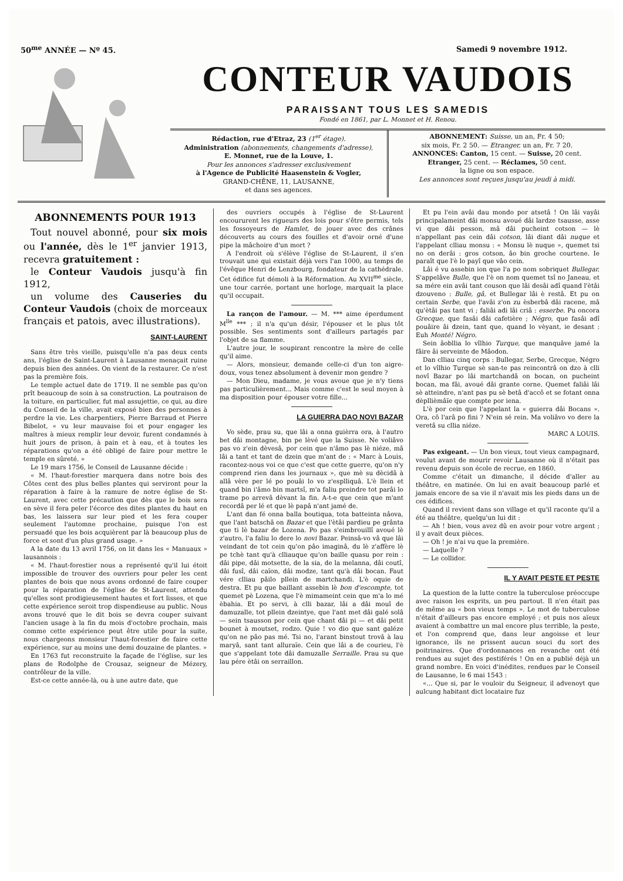50<sup>me</sup> ANNÉE — Nº 45. Samedi 9 novembre 1912.
CONTEUR VAUDOIS
PARAISSANT TOUS LES SAMEDIS
Fondé en 1861, par L. Monnet et H. Renou.
Rédaction, rue d'Etraz, 23 (1<sup>er</sup> étage).
Administration (abonnements, changements d'adresse),
E. Monnet, rue de la Louve, 1.
Pour les annonces s'adresser exclusivement
à l'Agence de Publicité Haasenstein & Vogler,
GRAND-CHÊNE, 11, LAUSANNE,
et dans ses agences.
ABONNEMENT: Suisse, un an, Fr. 4 50;
six mois, Fr. 2 50. — Etranger, un an, Fr. 7 20.
ANNONCES: Canton, 15 cent. — Suisse, 20 cent.
Etranger, 25 cent. — Réclames, 50 cent.
la ligne ou son espace.
Les annonces sont reçues jusqu'au jeudi à midi.
ABONNEMENTS POUR 1913
Tout nouvel abonné, pour six mois ou l'année, dès le 1<sup>er</sup> janvier 1913, recevra gratuitement :
le Conteur Vaudois jusqu'à fin 1912,
un volume des Causeries du Conteur Vaudois (choix de morceaux français et patois, avec illustrations).
SAINT-LAURENT
Sans être très vieille, puisqu'elle n'a pas deux cents ans, l'église de Saint-Laurent à Lausanne menaçait ruine depuis bien des années. On vient de la restaurer. Ce n'est pas la première fois.
Le temple actuel date de 1719. Il ne semble pas qu'on prît beaucoup de soin à sa construction. La poutraison de la toiture, en particulier, fut mal assujettie, ce qui, au dire du Conseil de la ville, avait exposé bien des personnes à perdre la vie. Les charpentiers, Pierre Barraud et Pierre Bibelot, « vu leur mauvaise foi et pour engager les maîtres à mieux remplir leur devoir, furent condamnés à huit jours de prison, à pain et à eau, et à toutes les réparations qu'on a été obligé de faire pour mettre le temple en sûreté. »
Le 19 mars 1756, le Conseil de Lausanne décide :
« M. l'haut-forestier marquera dans notre bois des Côtes cent des plus belles plantes qui serviront pour la réparation à faire à la ramure de notre église de St-Laurent, avec cette précaution que dès que le bois sera en sève il fera peler l'écorce des dites plantes du haut en bas, les laissera sur leur pied et les fera couper seulement l'automne prochaine, puisque l'on est persuadé que les bois acquièrent par là beaucoup plus de force et sont d'un plus grand usage. »
A la date du 13 avril 1756, on lit dans les « Manuaux » lausannois :
« M. l'haut-forestier nous a représenté qu'il lui étoit impossible de trouver des ouvriers pour peler les cent plantes de bois que nous avons ordonné de faire couper pour la réparation de l'église de St-Laurent, attendu qu'elles sont prodigieusement hautes et fort lisses, et que cette expérience seroit trop dispendieuse au public. Nous avons trouvé que le dit bois se devra couper suivant l'ancien usage à la fin du mois d'octobre prochain, mais comme cette expérience peut être utile pour la suite, nous chargeons monsieur l'haut-forestier de faire cette expérience, sur au moins une demi douzaine de plantes. »
En 1763 fut reconstruite la façade de l'église, sur les plans de Rodolphe de Crousaz, seigneur de Mézery, contrôleur de la ville.
Est-ce cette année-là, ou à une autre date, que
des ouvriers occupés à l'église de St-Laurent encoururent les rigueurs des lois pour s'être permis, tels les fossoyeurs de Hamlet, de jouer avec des crânes découverts au cours des fouilles et d'avoir orné d'une pipe la mâchoire d'un mort ?
A l'endroit où s'élève l'église de St-Laurent, il s'en trouvait une qui existait déjà vers l'an 1000, au temps de l'évêque Henri de Lenzbourg, fondateur de la cathédrale. Cet édifice fut démoli à la Réformation. Au XVII<sup>me</sup> siècle, une tour carrée, portant une horloge, marquait la place qu'il occupait.
La rançon de l'amour. — M. *** aime éperdument M<sup>lle</sup> *** ; il n'a qu'un désir, l'épouser et le plus tôt possible. Ses sentiments sont d'ailleurs partagés par l'objet de sa flamme.
L'autre jour, le soupirant rencontre la mère de celle qu'il aime.
— Alors, monsieur, demande celle-ci d'un ton aigre-doux, vous tenez absolument à devenir mon gendre ?
— Mon Dieu, madame, je vous avoue que je n'y tiens pas particulièrement... Mais comme c'est le seul moyen à ma disposition pour épouser votre fille...
LA GUIERRA DAO NOVI BAZAR
Vo sède, prau su, que lâi a onna guièrra ora, à l'autro bet dâi montagne, bin pe lèvé que la Suisse. Ne voliâvo pas vo z'ein dèvesâ, por cein que n'âmo pas lè niéze, mâ lâi a tant et tant de dzein que m'ant de : « Marc à Louis, racontez-nous voi ce que c'est que cette guerre, qu'on n'y comprend rien dans les journaux », que mè su dècidâ à allâ vère per lé po pouâi lo vo z'esplliquâ. L'è llein et quand bin i'âmo bin martsî, m'a faliu preindre tot parâi lo trame po arrevâ dèvant la fin. A-t-e que cein que m'ant recordâ per lé et que lè papâ n'ant jamé de.
L'ant dan fé onna balla boutiqua, tota batteinta nâova, que l'ant batschâ on Bazar et que l'ètâi pardieu pe grânta que ti lè bazar de Lozena. Po pas s'eimbrouillî avoué lè z'autro, l'a faliu lo dere lo novi Bazar. Peinsâ-vo vâ que lâi veindant de tot cein qu'on pâo imaginâ, du lè z'affère lè pe tchè tant qu'à clliauque qu'on baille quasu por rein : dâi pipe, dâi motsette, de la sia, de la melanna, dâi coutî, dâi fusî, dâi caïon, dâi modze, tant qu'à dâi bocan. Faut vére clliau pâilo pllein de martchandi. L'è oquie de destra. Et pu que baillant assebin lè bon d'escompte, tot quemet pè Lozena, que l'è mimameint cein que m'a lo mé èbahia. Et po servi, à clli bazar, lâi a dâi mouî de damuzalle, tot pllein dzeintye, que l'ant met dâi galé solâ — sein tsausson por cein que chant dâi pi — et dâi petit bounet à moutset, rodzo. Quie ! vo dio que sant galéze qu'on ne pâo pas mé. Tsi no, l'arant binstout trovâ à lau maryâ, sant tant alluraïe. Cein que lâi a de courieu, l'è que s'appelant tote dâi damuzalle Serraille. Prau su que lau pére ètâi on serraillon.
Et pu l'ein avâi dau mondo por atsetâ ! On lâi vayâi principalameint dâi monsu avoué dâi lardze tsausse, asse vi que dâi pesson, mâ dâi pucheint cotson — lè n'appellant pas cein dâi cotson, lâi diant dâi nuque et l'appelant clliau monsu : « Monsu lè nuque », quemet tsi no on derâi : gros cotson, âo bin groche courtene. Ie paraît que l'è lo payî que vâo cein.
Lâi é vu assebin ion que l'a po nom sobriquet Bullegar. S'appelâve Bulle, que l'è on nom quemet tsî no Janeau, et sa mére ein avâi tant couson que lâi desâi adî quand l'ètâi dzouveno : Bulle, gâ, et Bullegar lâi è restâ. Et pu on certain Serbe, que l'avâi z'on zu èsberbâ dâi racene, mâ qu'ètâi pas tant vi ; faliâi adi lâi criâ : esserbe. Pu oncora Grecque, que fasâi dâi cafetière ; Négro, que fasâi adî pouâire âi dzein, tant que, quand lo vèyant, ie desant : Euh Monté! Négro.
Sein âobllia lo vîlhio Turque, que manquâve jamé la fâire âi serveinte de Mâodon.
Dan clliau cinq corps : Bullegar, Serbe, Grecque, Négro et lo vîlhio Turque sè san-te pas reincontrâ on dzo à clli novî Bazar po lâi martchandâ on bocan, on pucheint bocan, ma fâi, avoué dâi grante corne. Quemet faliâi lâi sè atteindre, n'ant pas pu sè betâ d'accô et se fotant onna dèpllièmâïe que compte por iena.
L'è por cein que l'appelant la « guierra dâi Bocans ». Ora, cô l'arâ po fini ? N'ein sé rein. Ma voliâvo vo dere la veretâ su cllia niéze.
MARC A LOUIS.
Pas exigeant. — Un bon vieux, tout vieux campagnard, voulut avant de mourir revoir Lausanne où il n'était pas revenu depuis son école de recrue, en 1860.
Comme c'était un dimanche, il décide d'aller au théâtre, en matinée. On lui en avait beaucoup parlé et jamais encore de sa vie il n'avait mis les pieds dans un de ces édifices.
Quand il revient dans son village et qu'il raconte qu'il a été au théâtre, quelqu'un lui dit :
— Ah ! bien, vous avez dû en avoir pour votre argent ; il y avait deux pièces.
— Oh ! je n'ai vu que la première.
— Laquelle ?
— Le collidor.
IL Y AVAIT PESTE ET PESTE
La question de la lutte contre la tuberculose préoccupe avec raison les esprits, un peu partout. Il n'en était pas de même au « bon vieux temps ». Le mot de tuberculose n'était d'ailleurs pas encore employé ; et puis nos aïeux avaient à combattre un mal encore plus terrible, la peste, et l'on comprend que, dans leur angoisse et leur ignorance, ils ne prissent aucun souci du sort des poitrinaires. Que d'ordonnances en revanche ont été rendues au sujet des pestiférés ! On en a publié déjà un grand nombre. En voici d'inédites, rendues par le Conseil de Lausanne, le 6 mai 1543 :
«... Que si, par le vouloir du Seigneur, il advenoyt que aulcung habitant dict locataire fuz